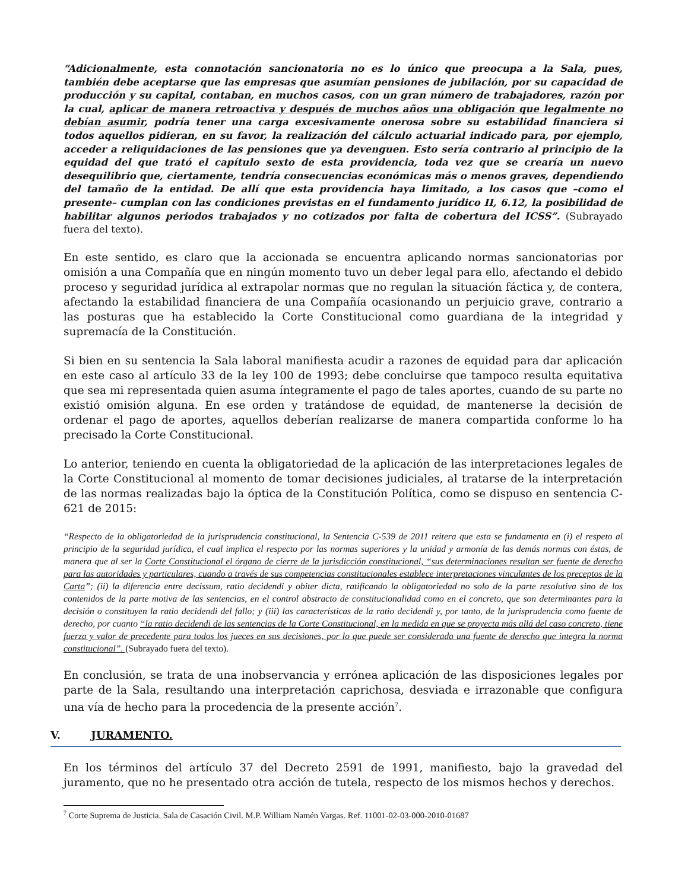“Adicionalmente, esta connotación sancionatoria no es lo único que preocupa a la Sala, pues, también debe aceptarse que las empresas que asumían pensiones de jubilación, por su capacidad de producción y su capital, contaban, en muchos casos, con un gran número de trabajadores, razón por la cual, aplicar de manera retroactiva y después de muchos años una obligación que legalmente no debían asumir, podría tener una carga excesivamente onerosa sobre su estabilidad financiera si todos aquellos pidieran, en su favor, la realización del cálculo actuarial indicado para, por ejemplo, acceder a reliquidaciones de las pensiones que ya devenguen. Esto sería contrario al principio de la equidad del que trató el capítulo sexto de esta providencia, toda vez que se crearía un nuevo desequilibrio que, ciertamente, tendría consecuencias económicas más o menos graves, dependiendo del tamaño de la entidad. De allí que esta providencia haya limitado, a los casos que –como el presente– cumplan con las condiciones previstas en el fundamento jurídico II, 6.12, la posibilidad de habilitar algunos periodos trabajados y no cotizados por falta de cobertura del ICSS”. (Subrayado fuera del texto).
En este sentido, es claro que la accionada se encuentra aplicando normas sancionatorias por omisión a una Compañía que en ningún momento tuvo un deber legal para ello, afectando el debido proceso y seguridad jurídica al extrapolar normas que no regulan la situación fáctica y, de contera, afectando la estabilidad financiera de una Compañía ocasionando un perjuicio grave, contrario a las posturas que ha establecido la Corte Constitucional como guardiana de la integridad y supremacía de la Constitución.
Si bien en su sentencia la Sala laboral manifiesta acudir a razones de equidad para dar aplicación en este caso al artículo 33 de la ley 100 de 1993; debe concluirse que tampoco resulta equitativa que sea mi representada quien asuma íntegramente el pago de tales aportes, cuando de su parte no existió omisión alguna. En ese orden y tratándose de equidad, de mantenerse la decisión de ordenar el pago de aportes, aquellos deberían realizarse de manera compartida conforme lo ha precisado la Corte Constitucional.
Lo anterior, teniendo en cuenta la obligatoriedad de la aplicación de las interpretaciones legales de la Corte Constitucional al momento de tomar decisiones judiciales, al tratarse de la interpretación de las normas realizadas bajo la óptica de la Constitución Política, como se dispuso en sentencia C-621 de 2015:
“Respecto de la obligatoriedad de la jurisprudencia constitucional, la Sentencia C-539 de 2011 reitera que esta se fundamenta en (i) el respeto al principio de la seguridad jurídica, el cual implica el respecto por las normas superiores y la unidad y armonía de las demás normas con éstas, de manera que al ser la Corte Constitucional el órgano de cierre de la jurisdicción constitucional, “sus determinaciones resultan ser fuente de derecho para las autoridades y particulares, cuando a través de sus competencias constitucionales establece interpretaciones vinculantes de los preceptos de la Carta”; (ii) la diferencia entre decissum, ratio decidendi y obiter dicta, ratificando la obligatoriedad no solo de la parte resolutiva sino de los contenidos de la parte motiva de las sentencias, en el control abstracto de constitucionalidad como en el concreto, que son determinantes para la decisión o constituyen la ratio decidendi del fallo; y (iii) las características de la ratio decidendi y, por tanto, de la jurisprudencia como fuente de derecho, por cuanto “la ratio decidendi de las sentencias de la Corte Constitucional, en la medida en que se proyecta más allá del caso concreto, tiene fuerza y valor de precedente para todos los jueces en sus decisiones, por lo que puede ser considerada una fuente de derecho que integra la norma constitucional”. (Subrayado fuera del texto).
En conclusión, se trata de una inobservancia y errónea aplicación de las disposiciones legales por parte de la Sala, resultando una interpretación caprichosa, desviada e irrazonable que configura una vía de hecho para la procedencia de la presente acción<sup>7</sup>.
V. JURAMENTO.
En los términos del artículo 37 del Decreto 2591 de 1991, manifiesto, bajo la gravedad del juramento, que no he presentado otra acción de tutela, respecto de los mismos hechos y derechos.
<sup>7</sup> Corte Suprema de Justicia. Sala de Casación Civil. M.P. William Namén Vargas. Ref. 11001-02-03-000-2010-01687